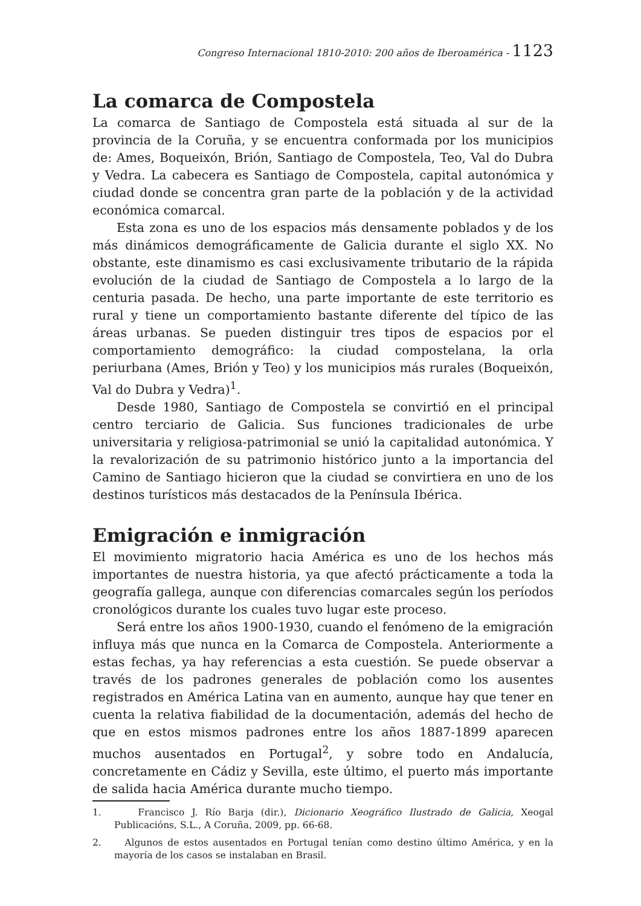Congreso Internacional 1810-2010: 200 años de Iberoamérica - 1123
La comarca de Compostela
La comarca de Santiago de Compostela está situada al sur de la provincia de la Coruña, y se encuentra conformada por los municipios de: Ames, Boqueixón, Brión, Santiago de Compostela, Teo, Val do Dubra y Vedra. La cabecera es Santiago de Compostela, capital autonómica y ciudad donde se concentra gran parte de la población y de la actividad económica comarcal.
Esta zona es uno de los espacios más densamente poblados y de los más dinámicos demográficamente de Galicia durante el siglo XX. No obstante, este dinamismo es casi exclusivamente tributario de la rápida evolución de la ciudad de Santiago de Compostela a lo largo de la centuria pasada. De hecho, una parte importante de este territorio es rural y tiene un comportamiento bastante diferente del típico de las áreas urbanas. Se pueden distinguir tres tipos de espacios por el comportamiento demográfico: la ciudad compostelana, la orla periurbana (Ames, Brión y Teo) y los municipios más rurales (Boqueixón, Val do Dubra y Vedra)<sup>1</sup>.
Desde 1980, Santiago de Compostela se convirtió en el principal centro terciario de Galicia. Sus funciones tradicionales de urbe universitaria y religiosa-patrimonial se unió la capitalidad autonómica. Y la revalorización de su patrimonio histórico junto a la importancia del Camino de Santiago hicieron que la ciudad se convirtiera en uno de los destinos turísticos más destacados de la Península Ibérica.
Emigración e inmigración
El movimiento migratorio hacia América es uno de los hechos más importantes de nuestra historia, ya que afectó prácticamente a toda la geografía gallega, aunque con diferencias comarcales según los períodos cronológicos durante los cuales tuvo lugar este proceso.
Será entre los años 1900-1930, cuando el fenómeno de la emigración influya más que nunca en la Comarca de Compostela. Anteriormente a estas fechas, ya hay referencias a esta cuestión. Se puede observar a través de los padrones generales de población como los ausentes registrados en América Latina van en aumento, aunque hay que tener en cuenta la relativa fiabilidad de la documentación, además del hecho de que en estos mismos padrones entre los años 1887-1899 aparecen muchos ausentados en Portugal<sup>2</sup>, y sobre todo en Andalucía, concretamente en Cádiz y Sevilla, este último, el puerto más importante de salida hacia América durante mucho tiempo.
1. Francisco J. Río Barja (dir.), Dicionario Xeográfico Ilustrado de Galicia, Xeogal Publicacións, S.L., A Coruña, 2009, pp. 66-68.
2. Algunos de estos ausentados en Portugal tenían como destino último América, y en la mayoría de los casos se instalaban en Brasil.